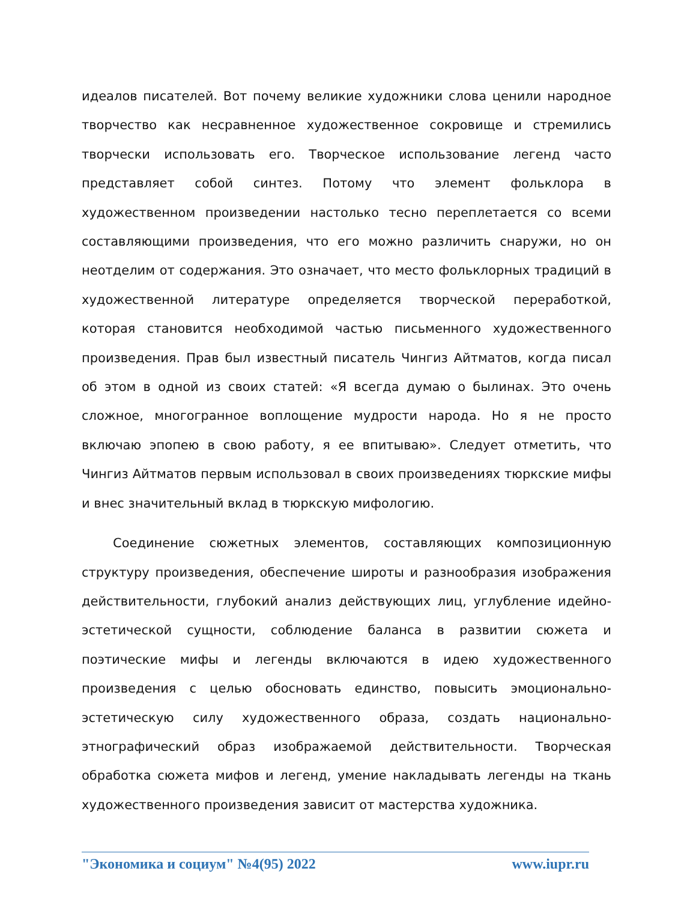идеалов писателей. Вот почему великие художники слова ценили народное творчество как несравненное художественное сокровище и стремились творчески использовать его. Творческое использование легенд часто представляет собой синтез. Потому что элемент фольклора в художественном произведении настолько тесно переплетается со всеми составляющими произведения, что его можно различить снаружи, но он неотделим от содержания. Это означает, что место фольклорных традиций в художественной литературе определяется творческой переработкой, которая становится необходимой частью письменного художественного произведения. Прав был известный писатель Чингиз Айтматов, когда писал об этом в одной из своих статей: «Я всегда думаю о былинах. Это очень сложное, многогранное воплощение мудрости народа. Но я не просто включаю эпопею в свою работу, я ее впитываю». Следует отметить, что Чингиз Айтматов первым использовал в своих произведениях тюркские мифы и внес значительный вклад в тюркскую мифологию.
Соединение сюжетных элементов, составляющих композиционную структуру произведения, обеспечение широты и разнообразия изображения действительности, глубокий анализ действующих лиц, углубление идейно-эстетической сущности, соблюдение баланса в развитии сюжета и поэтические мифы и легенды включаются в идею художественного произведения с целью обосновать единство, повысить эмоционально-эстетическую силу художественного образа, создать национально-этнографический образ изображаемой действительности. Творческая обработка сюжета мифов и легенд, умение накладывать легенды на ткань художественного произведения зависит от мастерства художника.
"Экономика и социум" №4(95) 2022 www.iupr.ru